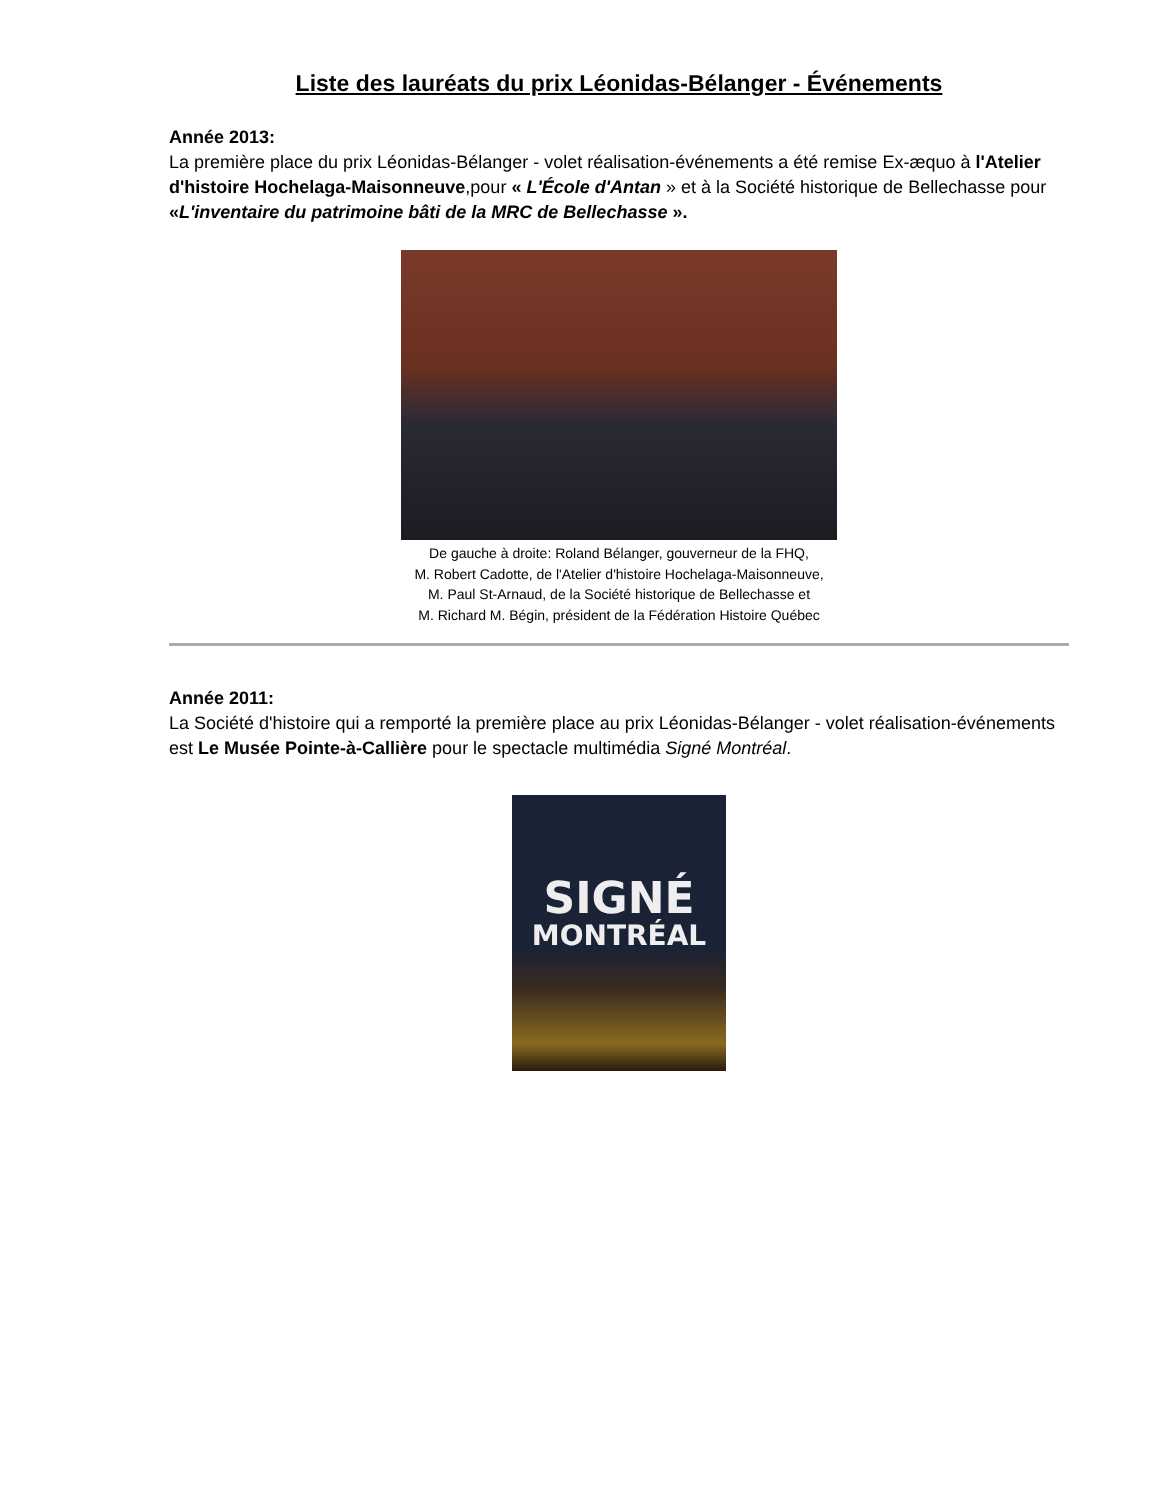Liste des lauréats du prix Léonidas-Bélanger - Événements
Année 2013:
La première place du prix Léonidas-Bélanger - volet réalisation-événements a été remise Ex-æquo à l'Atelier d'histoire Hochelaga-Maisonneuve,pour « L'École d'Antan » et à la Société historique de Bellechasse pour «L'inventaire du patrimoine bâti de la MRC de Bellechasse ».
De gauche à droite: Roland Bélanger, gouverneur de la FHQ,
M. Robert Cadotte, de l'Atelier d'histoire Hochelaga-Maisonneuve,
M. Paul St-Arnaud, de la Société historique de Bellechasse et
M. Richard M. Bégin, président de la Fédération Histoire Québec
Année 2011:
La Société d'histoire qui a remporté la première place au prix Léonidas-Bélanger - volet réalisation-événements est Le Musée Pointe-à-Callière pour le spectacle multimédia Signé Montréal.
SIGNÉ
MONTRÉAL